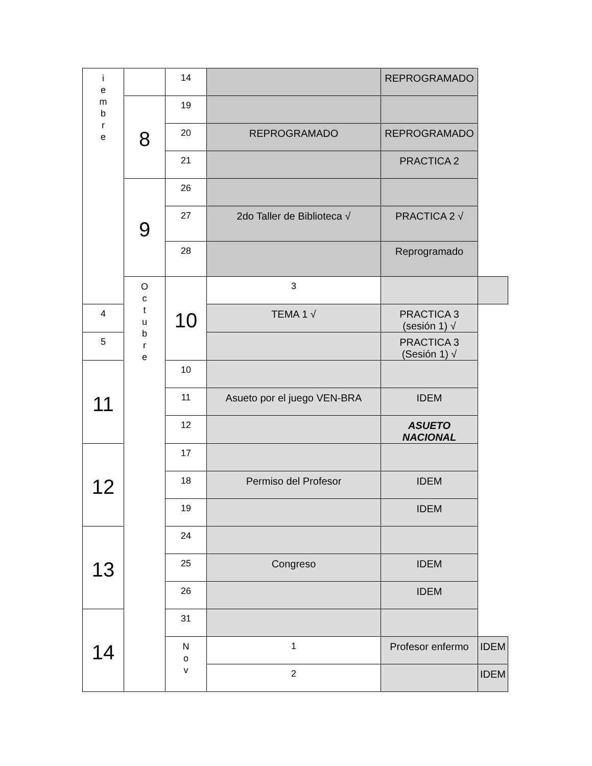| i e m b r e | | 14 | | REPROGRAMADO | |
| | 8 | 19 | | | |
| | | 20 | REPROGRAMADO | REPROGRAMADO | |
| | | 21 | | PRACTICA 2 | |
| | 9 | 26 | | | |
| | | 27 | 2do Taller de Biblioteca √ | PRACTICA 2 √ | |
| | | 28 | | Reprogramado | |
| | O c t u b r e | 10 | 3 | | |
| 4 | | | TEMA 1 √ | PRACTICA 3 (sesión 1) √ | |
| 5 | | | | PRACTICA 3 (Sesión 1) √ | |
| 11 | | 10 | | | |
| | | 11 | Asueto por el juego VEN-BRA | IDEM | |
| | | 12 | | ASUETO NACIONAL | |
| 12 | | 17 | | | |
| | | 18 | Permiso del Profesor | IDEM | |
| | | 19 | | IDEM | |
| 13 | | 24 | | | |
| | | 25 | Congreso | IDEM | |
| | | 26 | | IDEM | |
| 14 | | 31 | | | |
| | | N o v | 1 | Profesor enfermo | IDEM |
| | | | 2 | | IDEM |